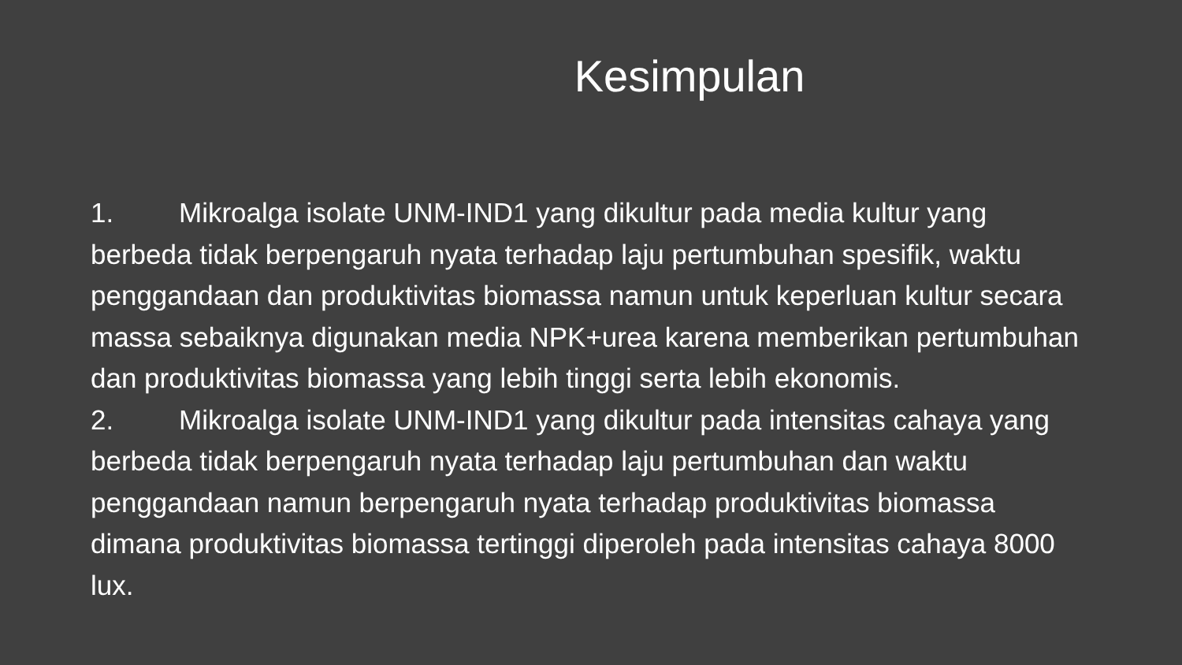Kesimpulan
1. Mikroalga isolate UNM-IND1 yang dikultur pada media kultur yang berbeda tidak berpengaruh nyata terhadap laju pertumbuhan spesifik, waktu penggandaan dan produktivitas biomassa namun untuk keperluan kultur secara massa sebaiknya digunakan media NPK+urea karena memberikan pertumbuhan dan produktivitas biomassa yang lebih tinggi serta lebih ekonomis.
2. Mikroalga isolate UNM-IND1 yang dikultur pada intensitas cahaya yang berbeda tidak berpengaruh nyata terhadap laju pertumbuhan dan waktu penggandaan namun berpengaruh nyata terhadap produktivitas biomassa dimana produktivitas biomassa tertinggi diperoleh pada intensitas cahaya 8000 lux.